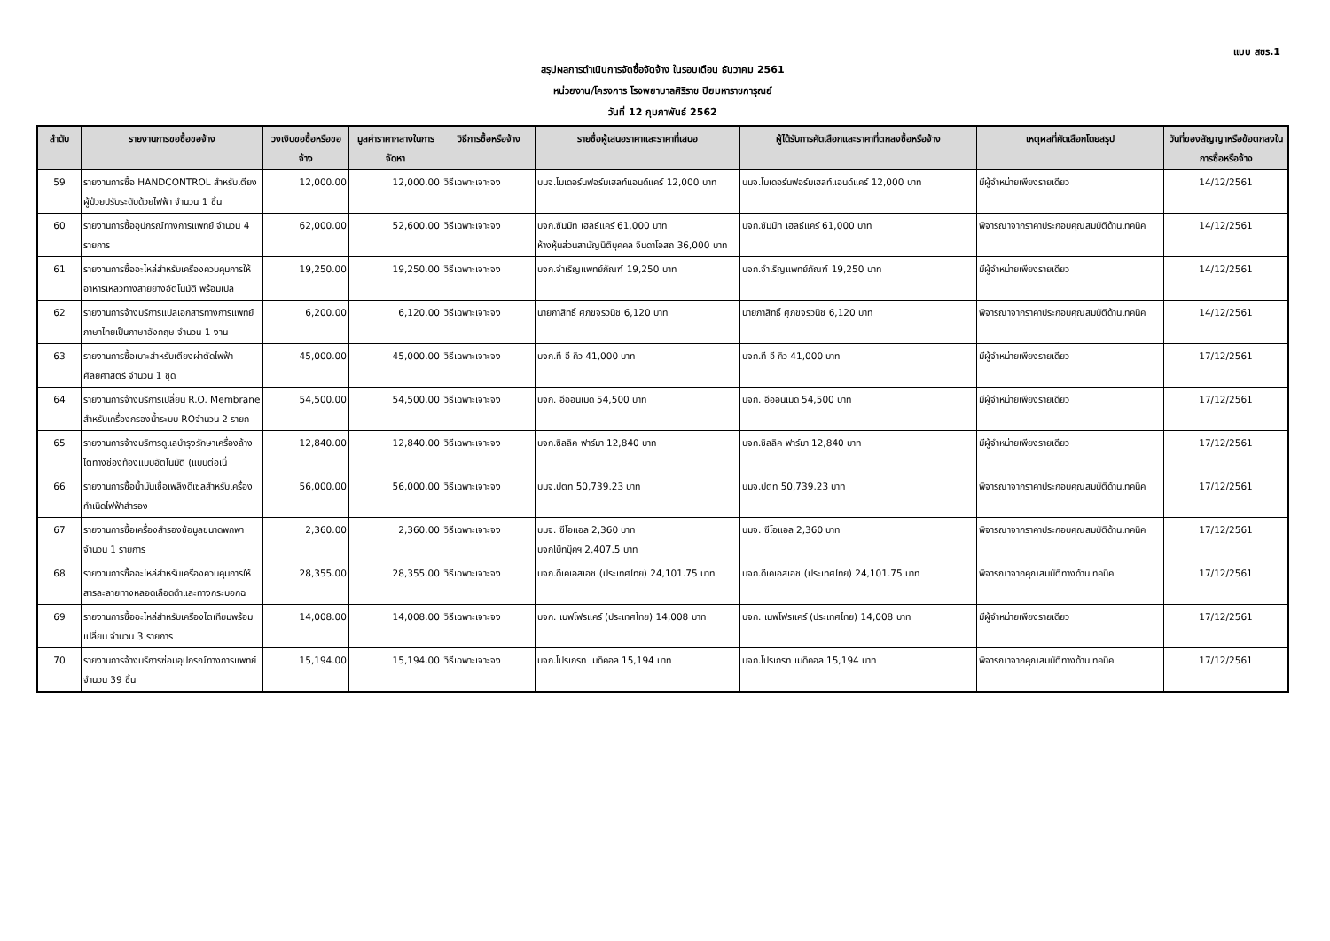แบบ สขร.1
สรุปผลการดำเนินการจัดซื้อจัดจ้าง ในรอบเดือน ธันวาคม 2561
หน่วยงาน/โครงการ โรงพยาบาลศิริราช ปิยมหาราชการุณย์
วันที่ 12 กุมภาพันธ์ 2562
| ลำดับ | รายงานการขอซื้อขอจ้าง | วงเงินขอซื้อหรือขอจ้าง | มูลค่าราคากลางในการจัดหา | วิธีการซื้อหรือจ้าง | รายชื่อผู้เสนอราคาและราคาที่เสนอ | ผู้ได้รับการคัดเลือกและราคาที่ตกลงซื้อหรือจ้าง | เหตุผลที่คัดเลือกโดยสรุป | วันที่ของสัญญาหรือข้อตกลงในการซื้อหรือจ้าง |
| --- | --- | --- | --- | --- | --- | --- | --- | --- |
| 59 | รายงานการซื้อ HANDCONTROL สำหรับเตียงผู้ป่วยปรับระดับด้วยไฟฟ้า จำนวน 1 ชิ้น | 12,000.00 | 12,000.00 | วิธีเฉพาะเจาะจง | บมจ.โมเดอร์นฟอร์มเฮลท์แอนด์แคร์ 12,000 บาท | บมจ.โมเดอร์นฟอร์มเฮลท์แอนด์แคร์ 12,000 บาท | มีผู้จำหน่ายเพียงรายเดียว | 14/12/2561 |
| 60 | รายงานการซื้ออุปกรณ์ทางการแพทย์ จำนวน 4 รายการ | 62,000.00 | 52,600.00 | วิธีเฉพาะเจาะจง | บจก.ซัมมิท เฮลธ์แคร์ 61,000 บาท ห้างหุ้นส่วนสามัญนิติบุคคล จินดาโอสถ 36,000 บาท | บจก.ซัมมิท เฮลธ์แคร์ 61,000 บาท | พิจารณาจากราคาประกอบคุณสมบัติด้านเทคนิค | 14/12/2561 |
| 61 | รายงานการซื้ออะไหล่สำหรับเครื่องควบคุมการให้อาหารเหลวทางสายยางอัตโนมัติ พร้อมเปล | 19,250.00 | 19,250.00 | วิธีเฉพาะเจาะจง | บจก.จำเริญแพทย์ภัณฑ์ 19,250 บาท | บจก.จำเริญแพทย์ภัณฑ์ 19,250 บาท | มีผู้จำหน่ายเพียงรายเดียว | 14/12/2561 |
| 62 | รายงานการจ้างบริการแปลเอกสารทางการแพทย์ภาษาไทยเป็นภาษาอังกฤษ จำนวน 1 งาน | 6,200.00 | 6,120.00 | วิธีเฉพาะเจาะจง | นายภาสิทธิ์ ศุภขจรวนิช 6,120 บาท | นายภาสิทธิ์ ศุภขจรวนิช 6,120 บาท | พิจารณาจากราคาประกอบคุณสมบัติด้านเทคนิค | 14/12/2561 |
| 63 | รายงานการซื้อเบาะสำหรับเตียงผ่าตัดไฟฟ้าศัลยศาสตร์ จำนวน 1 ชุด | 45,000.00 | 45,000.00 | วิธีเฉพาะเจาะจง | บจก.ที อี คิว 41,000 บาท | บจก.ที อี คิว 41,000 บาท | มีผู้จำหน่ายเพียงรายเดียว | 17/12/2561 |
| 64 | รายงานการจ้างบริการเปลี่ยน R.O. Membrane สำหรับเครื่องกรองน้ำระบบ ROจำนวน 2 รายก | 54,500.00 | 54,500.00 | วิธีเฉพาะเจาะจง | บจก. อีออนเมด 54,500 บาท | บจก. อีออนเมด 54,500 บาท | มีผู้จำหน่ายเพียงรายเดียว | 17/12/2561 |
| 65 | รายงานการจ้างบริการดูแลบำรุงรักษาเครื่องล้างไตทางช่องท้องแบบอัตโนมัติ (แบบต่อเนื่ | 12,840.00 | 12,840.00 | วิธีเฉพาะเจาะจง | บจก.ซิลลิค ฟาร์มา 12,840 บาท | บจก.ซิลลิค ฟาร์มา 12,840 บาท | มีผู้จำหน่ายเพียงรายเดียว | 17/12/2561 |
| 66 | รายงานการซื้อน้ำมันเชื้อเพลิงดีเซลสำหรับเครื่องกำเนิดไฟฟ้าสำรอง | 56,000.00 | 56,000.00 | วิธีเฉพาะเจาะจง | บมจ.ปตท 50,739.23 บาท | บมจ.ปตท 50,739.23 บาท | พิจารณาจากราคาประกอบคุณสมบัติด้านเทคนิค | 17/12/2561 |
| 67 | รายงานการซื้อเครื่องสำรองข้อมูลขนาดพกพา จำนวน 1 รายการ | 2,360.00 | 2,360.00 | วิธีเฉพาะเจาะจง | บมจ. ซีโอแอล 2,360 บาท บจกโบ๊ทบุ๊คฯ 2,407.5 บาท | บมจ. ซีโอแอล 2,360 บาท | พิจารณาจากราคาประกอบคุณสมบัติด้านเทคนิค | 17/12/2561 |
| 68 | รายงานการซื้ออะไหล่สำหรับเครื่องควบคุมการให้สารละลายทางหลอดเลือดดำและทางกระบอกฉ | 28,355.00 | 28,355.00 | วิธีเฉพาะเจาะจง | บจก.ดีเคเอสเอช (ประเทศไทย) 24,101.75 บาท | บจก.ดีเคเอสเอช (ประเทศไทย) 24,101.75 บาท | พิจารณาจากคุณสมบัติทางด้านเทคนิค | 17/12/2561 |
| 69 | รายงานการซื้ออะไหล่สำหรับเครื่องไตเทียมพร้อมเปลี่ยน จำนวน 3 รายการ | 14,008.00 | 14,008.00 | วิธีเฉพาะเจาะจง | บจก. เนฟโฟรแคร์ (ประเทศไทย) 14,008 บาท | บจก. เนฟโฟรแคร์ (ประเทศไทย) 14,008 บาท | มีผู้จำหน่ายเพียงรายเดียว | 17/12/2561 |
| 70 | รายงานการจ้างบริการซ่อมอุปกรณ์ทางการแพทย์ จำนวน 39 ชิ้น | 15,194.00 | 15,194.00 | วิธีเฉพาะเจาะจง | บจก.โปรเกรท เมดิคอล 15,194 บาท | บจก.โปรเกรท เมดิคอล 15,194 บาท | พิจารณาจากคุณสมบัติทางด้านเทคนิค | 17/12/2561 |